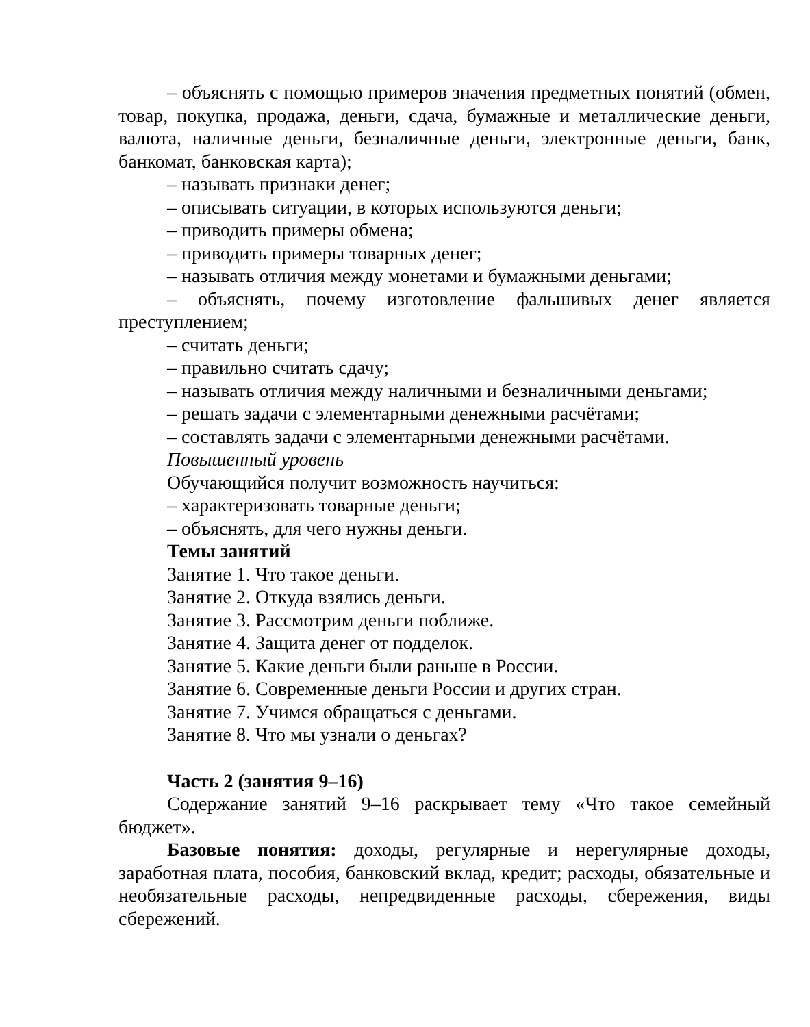– объяснять с помощью примеров значения предметных понятий (обмен, товар, покупка, продажа, деньги, сдача, бумажные и металлические деньги, валюта, наличные деньги, безналичные деньги, электронные деньги, банк, банкомат, банковская карта);
– называть признаки денег;
– описывать ситуации, в которых используются деньги;
– приводить примеры обмена;
– приводить примеры товарных денег;
– называть отличия между монетами и бумажными деньгами;
– объяснять, почему изготовление фальшивых денег является преступлением;
– считать деньги;
– правильно считать сдачу;
– называть отличия между наличными и безналичными деньгами;
– решать задачи с элементарными денежными расчётами;
– составлять задачи с элементарными денежными расчётами.
Повышенный уровень
Обучающийся получит возможность научиться:
– характеризовать товарные деньги;
– объяснять, для чего нужны деньги.
Темы занятий
Занятие 1. Что такое деньги.
Занятие 2. Откуда взялись деньги.
Занятие 3. Рассмотрим деньги поближе.
Занятие 4. Защита денег от подделок.
Занятие 5. Какие деньги были раньше в России.
Занятие 6. Современные деньги России и других стран.
Занятие 7. Учимся обращаться с деньгами.
Занятие 8. Что мы узнали о деньгах?
Часть 2 (занятия 9–16)
Содержание занятий 9–16 раскрывает тему «Что такое семейный бюджет».
Базовые понятия: доходы, регулярные и нерегулярные доходы, заработная плата, пособия, банковский вклад, кредит; расходы, обязательные и необязательные расходы, непредвиденные расходы, сбережения, виды сбережений.